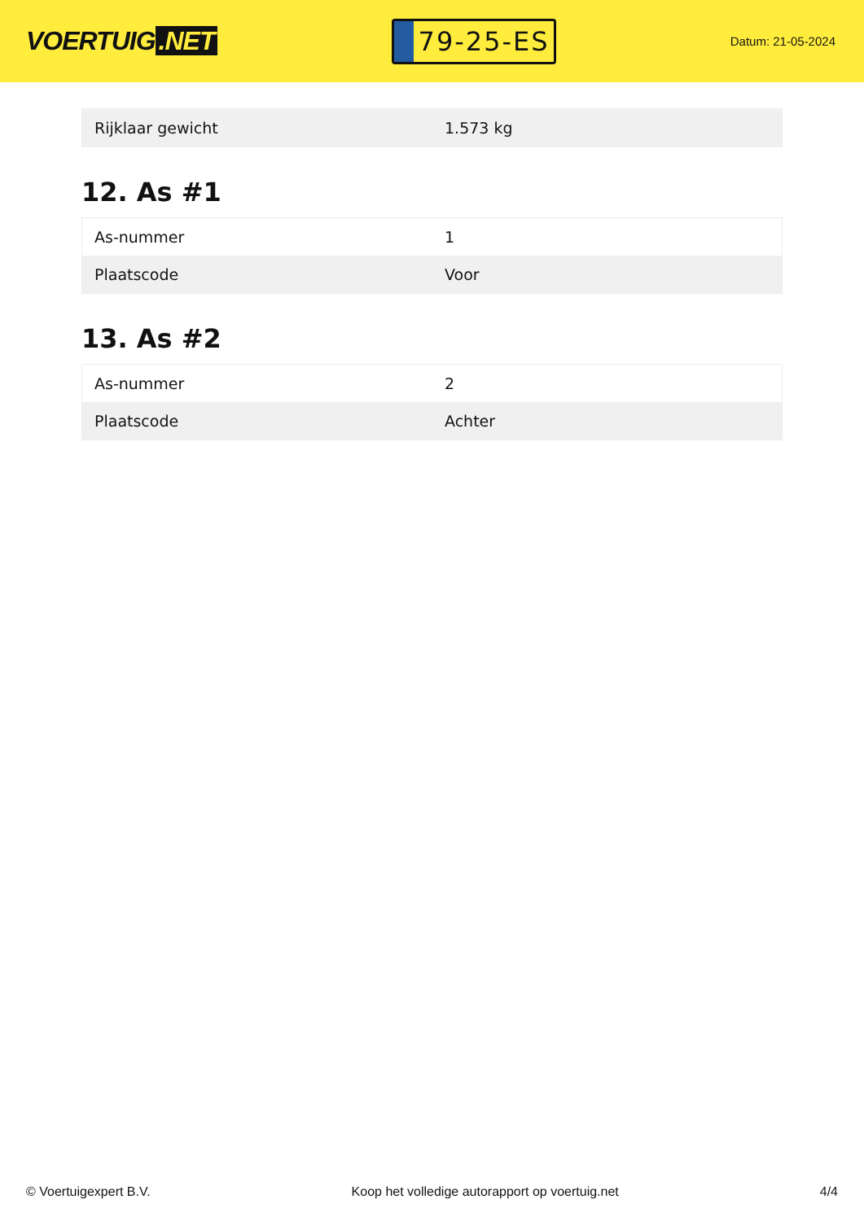VOERTUIG.NET
79-25-ES
Datum: 21-05-2024
| Rijklaar gewicht | 1.573 kg |
12. As #1
| As-nummer | 1 |
| Plaatscode | Voor |
13. As #2
| As-nummer | 2 |
| Plaatscode | Achter |
© Voertuigexpert B.V. Koop het volledige autorapport op voertuig.net 4/4